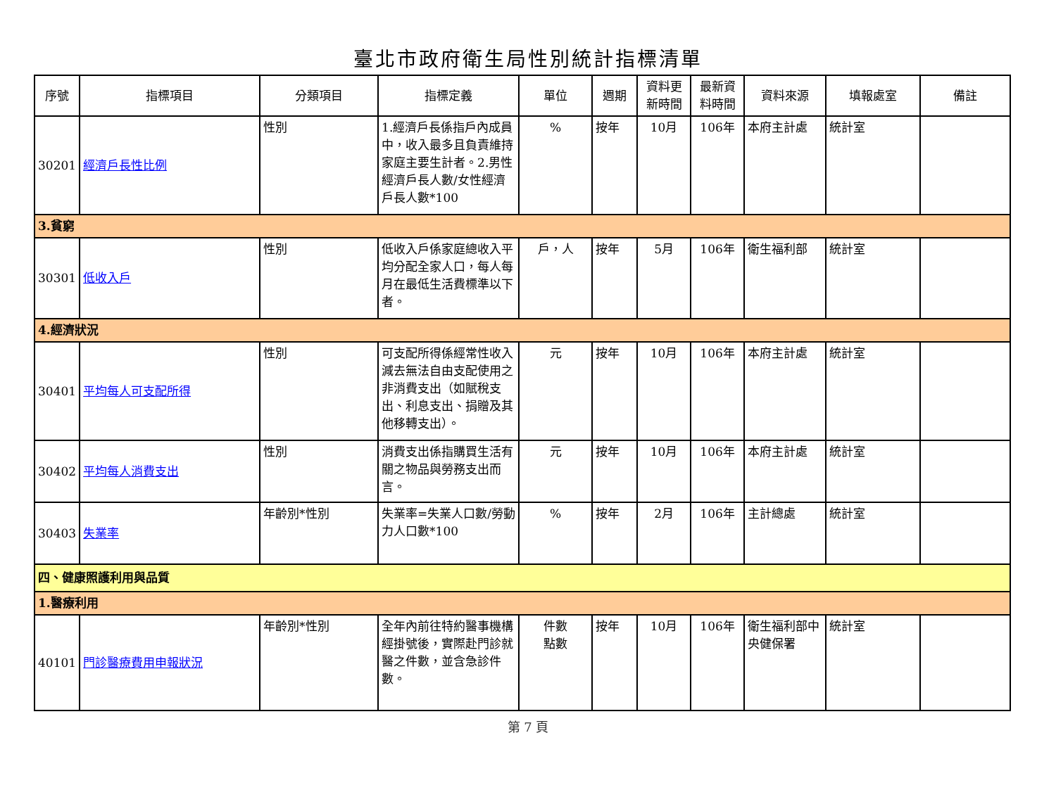臺北市政府衛生局性別統計指標清單
| 序號 | 指標項目 | 分類項目 | 指標定義 | 單位 | 週期 | 資料更新時間 | 最新資料時間 | 資料來源 | 填報處室 | 備註 |
| --- | --- | --- | --- | --- | --- | --- | --- | --- | --- | --- |
| 30201 | 經濟戶長性比例 | 性別 | 1.經濟戶長係指戶內成員中，收入最多且負責維持家庭主要生計者。2.男性經濟戶長人數/女性經濟戶長人數*100 | % | 按年 | 10月 | 106年 | 本府主計處 | 統計室 | |
| 3.貧窮 | | | | | | | | | | |
| 30301 | 低收入戶 | 性別 | 低收入戶係家庭總收入平均分配全家人口，每人每月在最低生活費標準以下者。 | 戶，人 | 按年 | 5月 | 106年 | 衛生福利部 | 統計室 | |
| 4.經濟狀況 | | | | | | | | | | |
| 30401 | 平均每人可支配所得 | 性別 | 可支配所得係經常性收入減去無法自由支配使用之非消費支出（如賦稅支出、利息支出、捐贈及其他移轉支出）。 | 元 | 按年 | 10月 | 106年 | 本府主計處 | 統計室 | |
| 30402 | 平均每人消費支出 | 性別 | 消費支出係指購買生活有關之物品與勞務支出而言。 | 元 | 按年 | 10月 | 106年 | 本府主計處 | 統計室 | |
| 30403 | 失業率 | 年齡別*性別 | 失業率=失業人口數/勞動力人口數*100 | % | 按年 | 2月 | 106年 | 主計總處 | 統計室 | |
| 四、健康照護利用與品質 | | | | | | | | | | |
| 1.醫療利用 | | | | | | | | | | |
| 40101 | 門診醫療費用申報狀況 | 年齡別*性別 | 全年內前往特約醫事機構經掛號後，實際赴門診就醫之件數，並含急診件數。 | 件數 點數 | 按年 | 10月 | 106年 | 衛生福利部中央健保署 | 統計室 | |
第 7 頁